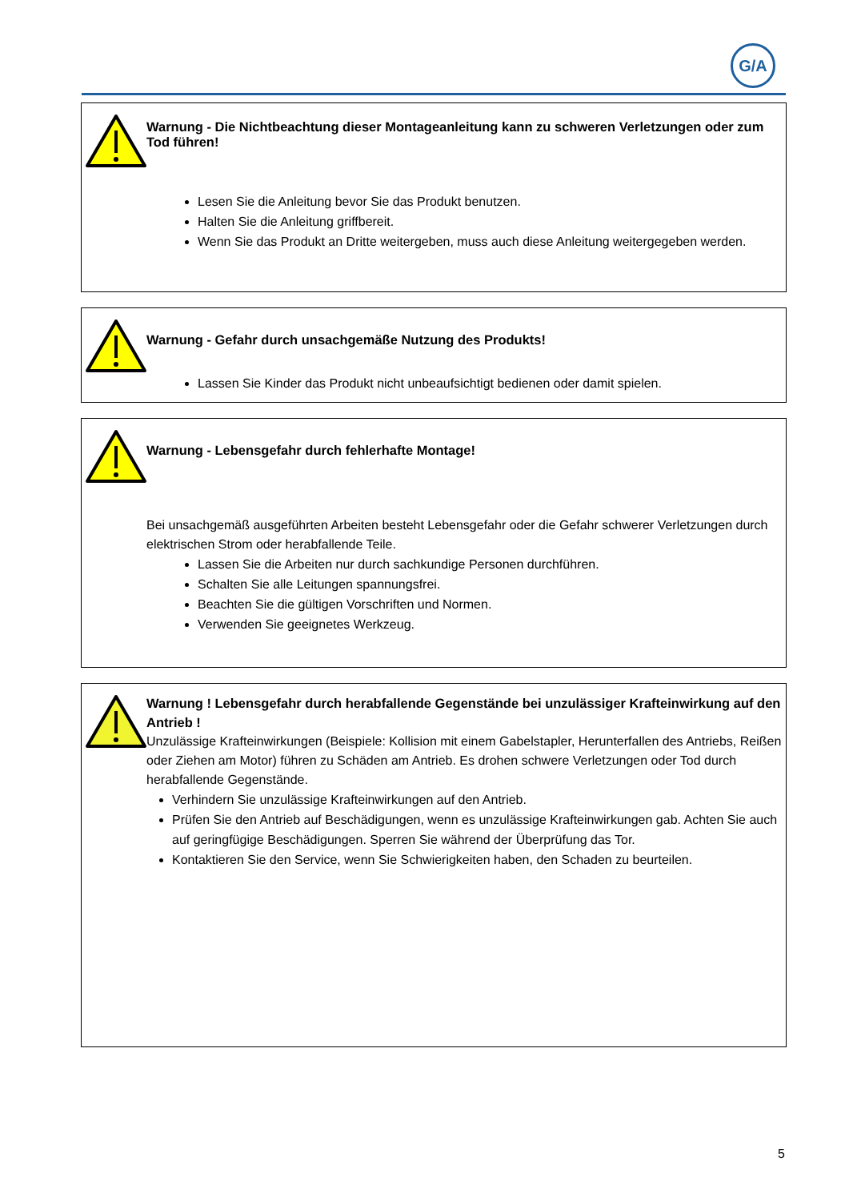G/A
Warnung - Die Nichtbeachtung dieser Montageanleitung kann zu schweren Verletzungen oder zum Tod führen!
Lesen Sie die Anleitung bevor Sie das Produkt benutzen.
Halten Sie die Anleitung griffbereit.
Wenn Sie das Produkt an Dritte weitergeben, muss auch diese Anleitung weitergegeben werden.
Warnung - Gefahr durch unsachgemäße Nutzung des Produkts!
Lassen Sie Kinder das Produkt nicht unbeaufsichtigt bedienen oder damit spielen.
Warnung - Lebensgefahr durch fehlerhafte Montage!
Bei unsachgemäß ausgeführten Arbeiten besteht Lebensgefahr oder die Gefahr schwerer Verletzungen durch elektrischen Strom oder herabfallende Teile.
Lassen Sie die Arbeiten nur durch sachkundige Personen durchführen.
Schalten Sie alle Leitungen spannungsfrei.
Beachten Sie die gültigen Vorschriften und Normen.
Verwenden Sie geeignetes Werkzeug.
Warnung ! Lebensgefahr durch herabfallende Gegenstände bei unzulässiger Krafteinwirkung auf den Antrieb !
Unzulässige Krafteinwirkungen (Beispiele: Kollision mit einem Gabelstapler, Herunterfallen des Antriebs, Reißen oder Ziehen am Motor) führen zu Schäden am Antrieb. Es drohen schwere Verletzungen oder Tod durch herabfallende Gegenstände.
Verhindern Sie unzulässige Krafteinwirkungen auf den Antrieb.
Prüfen Sie den Antrieb auf Beschädigungen, wenn es unzulässige Krafteinwirkungen gab. Achten Sie auch auf geringfügige Beschädigungen. Sperren Sie während der Überprüfung das Tor.
Kontaktieren Sie den Service, wenn Sie Schwierigkeiten haben, den Schaden zu beurteilen.
5